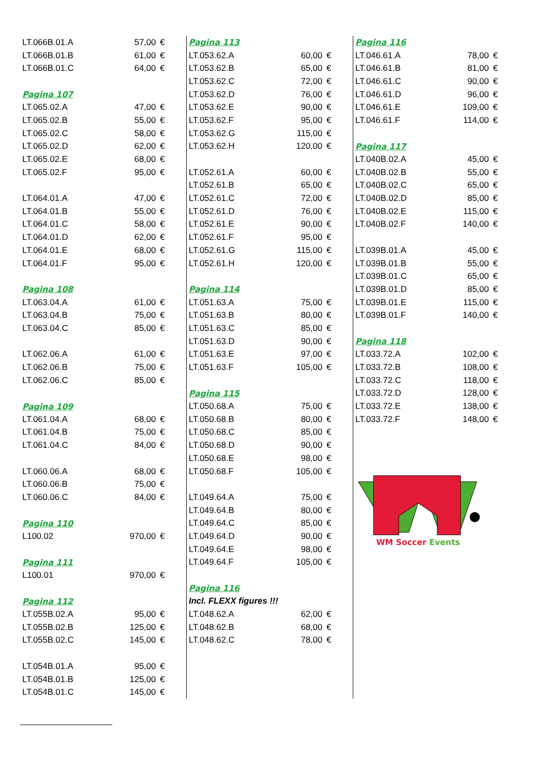| LT.066B.01.A | 57,00 | € |
| LT.066B.01.B | 61,00 | € |
| LT.066B.01.C | 64,00 | € |
| Pagina 107 | | |
| LT.065.02.A | 47,00 | € |
| LT.065.02.B | 55,00 | € |
| LT.065.02.C | 58,00 | € |
| LT.065.02.D | 62,00 | € |
| LT.065.02.E | 68,00 | € |
| LT.065.02.F | 95,00 | € |
| LT.064.01.A | 47,00 | € |
| LT.064.01.B | 55,00 | € |
| LT.064.01.C | 58,00 | € |
| LT.064.01.D | 62,00 | € |
| LT.064.01.E | 68,00 | € |
| LT.064.01.F | 95,00 | € |
| Pagina 108 | | |
| LT.063.04.A | 61,00 | € |
| LT.063.04.B | 75,00 | € |
| LT.063.04.C | 85,00 | € |
| LT.062.06.A | 61,00 | € |
| LT.062.06.B | 75,00 | € |
| LT.062.06.C | 85,00 | € |
| Pagina 109 | | |
| LT.061.04.A | 68,00 | € |
| LT.061.04.B | 75,00 | € |
| LT.061.04.C | 84,00 | € |
| LT.060.06.A | 68,00 | € |
| LT.060.06.B | 75,00 | € |
| LT.060.06.C | 84,00 | € |
| Pagina 110 | | |
| L100.02 | 970,00 | € |
| Pagina 111 | | |
| L100.01 | 970,00 | € |
| Pagina 112 | | |
| LT.055B.02.A | 95,00 | € |
| LT.055B.02.B | 125,00 | € |
| LT.055B.02.C | 145,00 | € |
| LT.054B.01.A | 95,00 | € |
| LT.054B.01.B | 125,00 | € |
| LT.054B.01.C | 145,00 | € |
| Pagina 113 | | |
| LT.053.62.A | 60,00 | € |
| LT.053.62.B | 65,00 | € |
| LT.053.62.C | 72,00 | € |
| LT.053.62.D | 76,00 | € |
| LT.053.62.E | 90,00 | € |
| LT.053.62.F | 95,00 | € |
| LT.053.62.G | 115,00 | € |
| LT.053.62.H | 120,00 | € |
| LT.052.61.A | 60,00 | € |
| LT.052.61.B | 65,00 | € |
| LT.052.61.C | 72,00 | € |
| LT.052.61.D | 76,00 | € |
| LT.052.61.E | 90,00 | € |
| LT.052.61.F | 95,00 | € |
| LT.052.61.G | 115,00 | € |
| LT.052.61.H | 120,00 | € |
| Pagina 114 | | |
| LT.051.63.A | 75,00 | € |
| LT.051.63.B | 80,00 | € |
| LT.051.63.C | 85,00 | € |
| LT.051.63.D | 90,00 | € |
| LT.051.63.E | 97,00 | € |
| LT.051.63.F | 105,00 | € |
| Pagina 115 | | |
| LT.050.68.A | 75,00 | € |
| LT.050.68.B | 80,00 | € |
| LT.050.68.C | 85,00 | € |
| LT.050.68.D | 90,00 | € |
| LT.050.68.E | 98,00 | € |
| LT.050.68.F | 105,00 | € |
| LT.049.64.A | 75,00 | € |
| LT.049.64.B | 80,00 | € |
| LT.049.64.C | 85,00 | € |
| LT.049.64.D | 90,00 | € |
| LT.049.64.E | 98,00 | € |
| LT.049.64.F | 105,00 | € |
| Pagina 116 | | |
| Incl. FLEXX figures !!! | | |
| LT.048.62.A | 62,00 | € |
| LT.048.62.B | 68,00 | € |
| LT.048.62.C | 78,00 | € |
| Pagina 116 | | |
| LT.046.61.A | 78,00 | € |
| LT.046.61.B | 81,00 | € |
| LT.046.61.C | 90,00 | € |
| LT.046.61.D | 96,00 | € |
| LT.046.61.E | 109,00 | € |
| LT.046.61.F | 114,00 | € |
| Pagina 117 | | |
| LT.040B.02.A | 45,00 | € |
| LT.040B.02.B | 55,00 | € |
| LT.040B.02.C | 65,00 | € |
| LT.040B.02.D | 85,00 | € |
| LT.040B.02.E | 115,00 | € |
| LT.040B.02.F | 140,00 | € |
| LT.039B.01.A | 45,00 | € |
| LT.039B.01.B | 55,00 | € |
| LT.039B.01.C | 65,00 | € |
| LT.039B.01.D | 85,00 | € |
| LT.039B.01.E | 115,00 | € |
| LT.039B.01.F | 140,00 | € |
| Pagina 118 | | |
| LT.033.72.A | 102,00 | € |
| LT.033.72.B | 108,00 | € |
| LT.033.72.C | 118,00 | € |
| LT.033.72.D | 128,00 | € |
| LT.033.72.E | 138,00 | € |
| LT.033.72.F | 148,00 | € |
WM Soccer Events